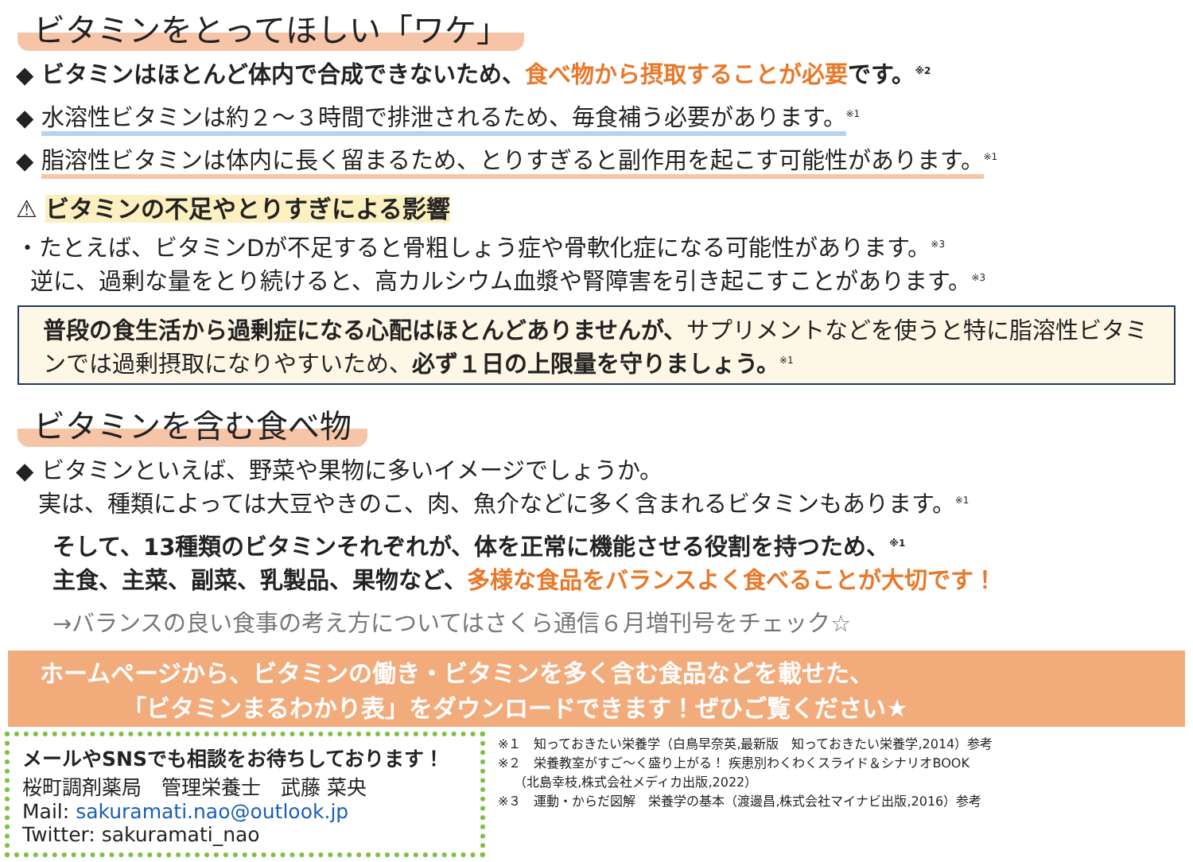ビタミンをとってほしい「ワケ」
◆ ビタミンはほとんど体内で合成できないため、食べ物から摂取することが必要です。<sup>※2</sup>
◆ 水溶性ビタミンは約２～３時間で排泄されるため、毎食補う必要があります。<sup>※1</sup>
◆ 脂溶性ビタミンは体内に長く留まるため、とりすぎると副作用を起こす可能性があります。<sup>※1</sup>
⚠ ビタミンの不足やとりすぎによる影響
・たとえば、ビタミンDが不足すると骨粗しょう症や骨軟化症になる可能性があります。<sup>※3</sup>
逆に、過剰な量をとり続けると、高カルシウム血漿や腎障害を引き起こすことがあります。<sup>※3</sup>
普段の食生活から過剰症になる心配はほとんどありませんが、サプリメントなどを使うと特に脂溶性ビタミンでは過剰摂取になりやすいため、必ず１日の上限量を守りましょう。<sup>※1</sup>
ビタミンを含む食べ物
◆ ビタミンといえば、野菜や果物に多いイメージでしょうか。
実は、種類によっては大豆やきのこ、肉、魚介などに多く含まれるビタミンもあります。<sup>※1</sup>
そして、13種類のビタミンそれぞれが、体を正常に機能させる役割を持つため、<sup>※1</sup>
主食、主菜、副菜、乳製品、果物など、多様な食品をバランスよく食べることが大切です！
→バランスの良い食事の考え方についてはさくら通信６月増刊号をチェック☆
ホームページから、ビタミンの働き・ビタミンを多く含む食品などを載せた、
「ビタミンまるわかり表」をダウンロードできます！ぜひご覧ください★
メールやSNSでも相談をお待ちしております！
桜町調剤薬局　管理栄養士　武藤 菜央
Mail: sakuramati.nao@outlook.jp
Twitter: sakuramati_nao
※１　知っておきたい栄養学（白鳥早奈英,最新版　知っておきたい栄養学,2014）参考
※２　栄養教室がすご～く盛り上がる！ 疾患別わくわくスライド＆シナリオBOOK
（北島幸枝,株式会社メディカ出版,2022）
※３　運動・からだ図解　栄養学の基本（渡邊昌,株式会社マイナビ出版,2016）参考